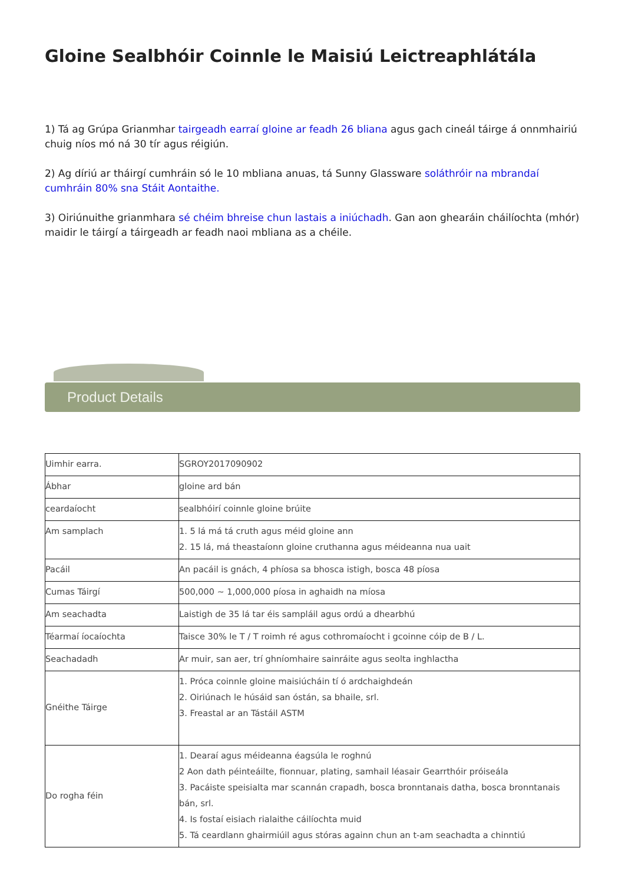Gloine Sealbhóir Coinnle le Maisiú Leictreaphlátála
1) Tá ag Grúpa Grianmhar tairgeadh earraí gloine ar feadh 26 bliana agus gach cineál táirge á onnmhairiú chuig níos mó ná 30 tír agus réigiún.
2) Ag díriú ar tháirgí cumhráin só le 10 mbliana anuas, tá Sunny Glassware soláthróir na mbrandaí cumhráin 80% sna Stáit Aontaithe.
3) Oiriúnuithe grianmhara sé chéim bhreise chun lastais a iniúchadh. Gan aon ghearáin cháilíochta (mhór) maidir le táirgí a táirgeadh ar feadh naoi mbliana as a chéile.
Product Details
| Uimhir earra. | SGROY2017090902 |
| Ábhar | gloine ard bán |
| ceardaíocht | sealbhóirí coinnle gloine brúite |
| Am samplach | 1. 5 lá má tá cruth agus méid gloine ann 2. 15 lá, má theastaíonn gloine cruthanna agus méideanna nua uait |
| Pacáil | An pacáil is gnách, 4 phíosa sa bhosca istigh, bosca 48 píosa |
| Cumas Táirgí | 500,000 ~ 1,000,000 píosa in aghaidh na míosa |
| Am seachadta | Laistigh de 35 lá tar éis sampláil agus ordú a dhearbhú |
| Téarmaí íocaíochta | Taisce 30% le T / T roimh ré agus cothromaíocht i gcoinne cóip de B / L. |
| Seachadadh | Ar muir, san aer, trí ghníomhaire sainráite agus seolta inghlactha |
| Gnéithe Táirge | 1. Próca coinnle gloine maisiúcháin tí ó ardchaighdeán 2. Oiriúnach le húsáid san óstán, sa bhaile, srl. 3. Freastal ar an Tástáil ASTM |
| Do rogha féin | 1. Dearaí agus méideanna éagsúla le roghnú 2 Aon dath péinteáilte, fionnuar, plating, samhail léasair Gearrthóir próiseála 3. Pacáiste speisialta mar scannán crapadh, bosca bronntanais datha, bosca bronntanais bán, srl. 4. Is fostaí eisiach rialaithe cáilíochta muid 5. Tá ceardlann ghairmiúil agus stóras againn chun an t-am seachadta a chinntiú |